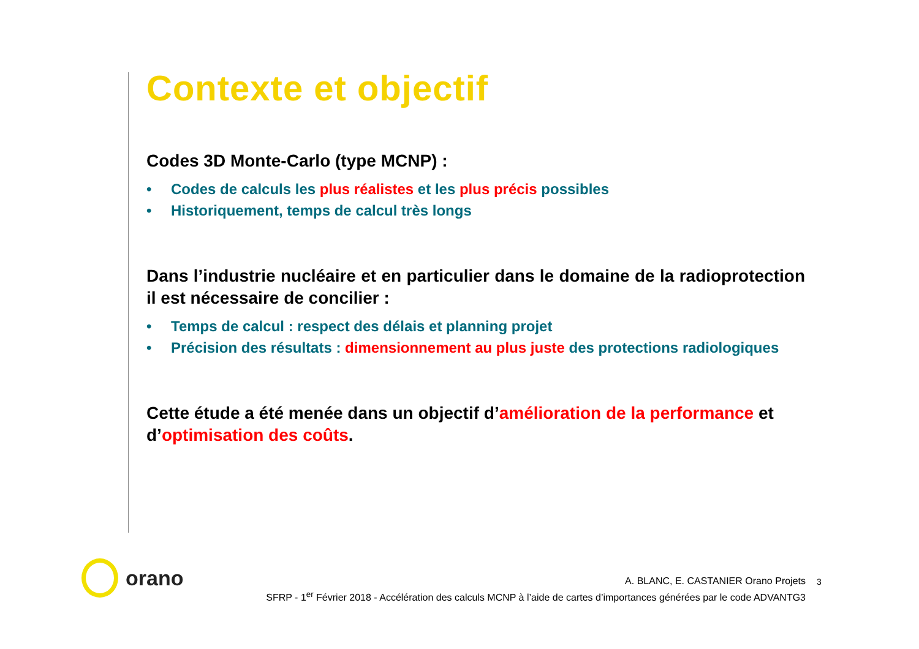Contexte et objectif
Codes 3D Monte-Carlo (type MCNP) :
• Codes de calculs les plus réalistes et les plus précis possibles
• Historiquement, temps de calcul très longs
Dans l’industrie nucléaire et en particulier dans le domaine de la radioprotection il est nécessaire de concilier :
• Temps de calcul : respect des délais et planning projet
• Précision des résultats : dimensionnement au plus juste des protections radiologiques
Cette étude a été menée dans un objectif d’amélioration de la performance et d’optimisation des coûts.
orano
A. BLANC, E. CASTANIER Orano Projets
SFRP - 1<sup>er</sup> Février 2018 - Accélération des calculs MCNP à l’aide de cartes d’importances générées par le code ADVANTG3
3